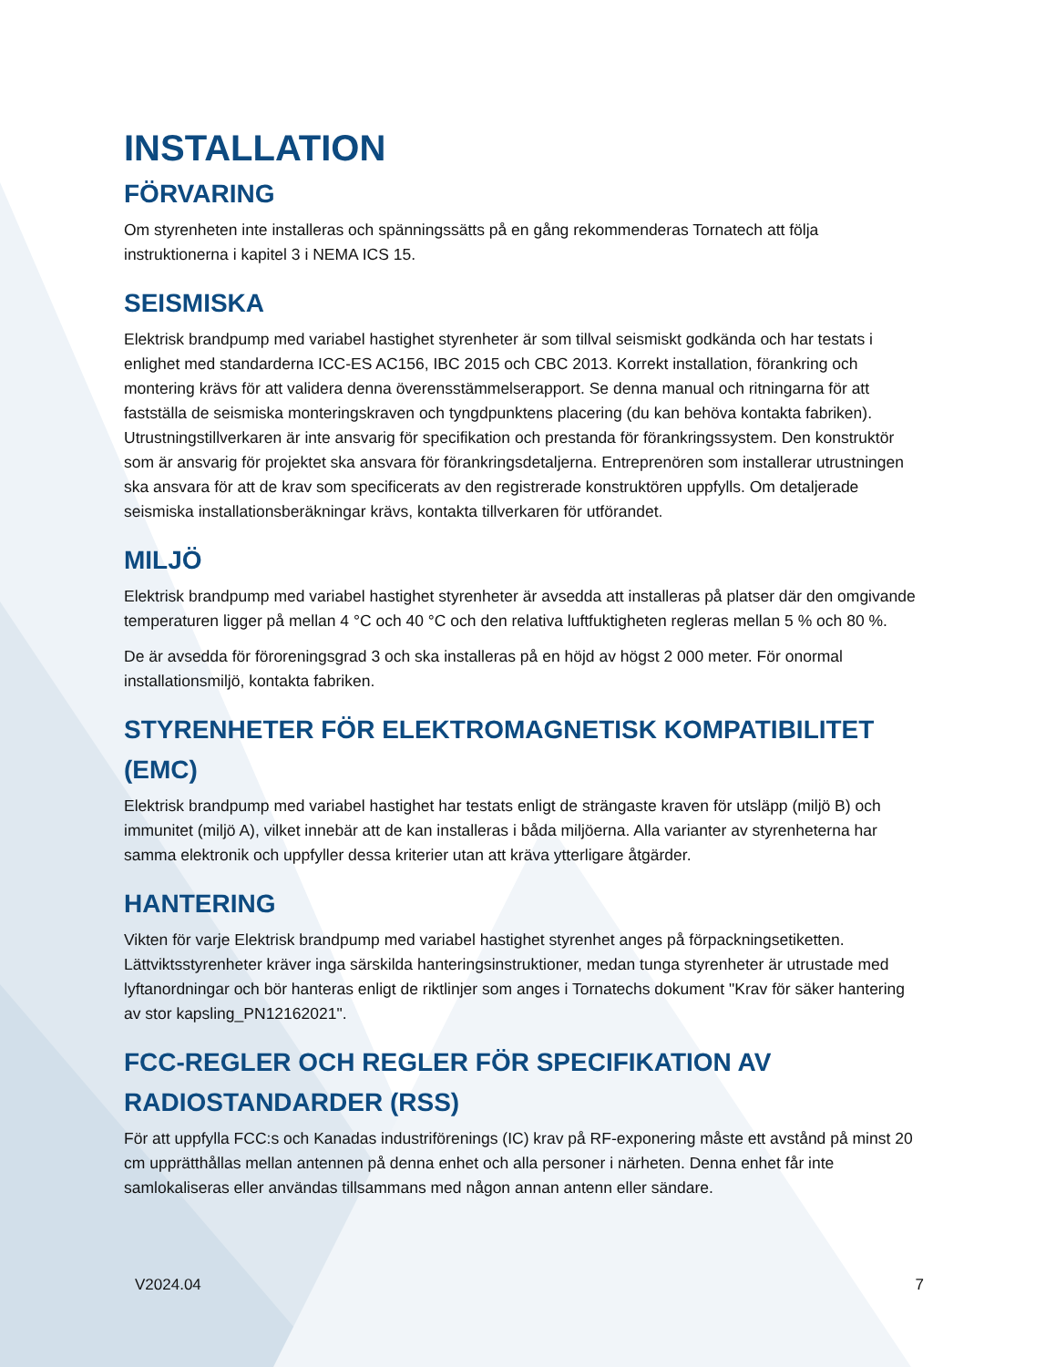INSTALLATION
FÖRVARING
Om styrenheten inte installeras och spänningssätts på en gång rekommenderas Tornatech att följa instruktionerna i kapitel 3 i NEMA ICS 15.
SEISMISKA
Elektrisk brandpump med variabel hastighet styrenheter är som tillval seismiskt godkända och har testats i enlighet med standarderna ICC-ES AC156, IBC 2015 och CBC 2013. Korrekt installation, förankring och montering krävs för att validera denna överensstämmelserapport. Se denna manual och ritningarna för att fastställa de seismiska monteringskraven och tyngdpunktens placering (du kan behöva kontakta fabriken). Utrustningstillverkaren är inte ansvarig för specifikation och prestanda för förankringssystem. Den konstruktör som är ansvarig för projektet ska ansvara för förankringsdetaljerna. Entreprenören som installerar utrustningen ska ansvara för att de krav som specificerats av den registrerade konstruktören uppfylls. Om detaljerade seismiska installationsberäkningar krävs, kontakta tillverkaren för utförandet.
MILJÖ
Elektrisk brandpump med variabel hastighet styrenheter är avsedda att installeras på platser där den omgivande temperaturen ligger på mellan 4 °C och 40 °C och den relativa luftfuktigheten regleras mellan 5 % och 80 %.
De är avsedda för föroreningsgrad 3 och ska installeras på en höjd av högst 2 000 meter. För onormal installationsmiljö, kontakta fabriken.
STYRENHETER FÖR ELEKTROMAGNETISK KOMPATIBILITET (EMC)
Elektrisk brandpump med variabel hastighet har testats enligt de strängaste kraven för utsläpp (miljö B) och immunitet (miljö A), vilket innebär att de kan installeras i båda miljöerna. Alla varianter av styrenheterna har samma elektronik och uppfyller dessa kriterier utan att kräva ytterligare åtgärder.
HANTERING
Vikten för varje Elektrisk brandpump med variabel hastighet styrenhet anges på förpackningsetiketten. Lättviktsstyrenheter kräver inga särskilda hanteringsinstruktioner, medan tunga styrenheter är utrustade med lyftanordningar och bör hanteras enligt de riktlinjer som anges i Tornatechs dokument "Krav för säker hantering av stor kapsling_PN12162021".
FCC-REGLER OCH REGLER FÖR SPECIFIKATION AV RADIOSTANDARDER (RSS)
För att uppfylla FCC:s och Kanadas industriförenings (IC) krav på RF-exponering måste ett avstånd på minst 20 cm upprätthållas mellan antennen på denna enhet och alla personer i närheten. Denna enhet får inte samlokaliseras eller användas tillsammans med någon annan antenn eller sändare.
V2024.04 7